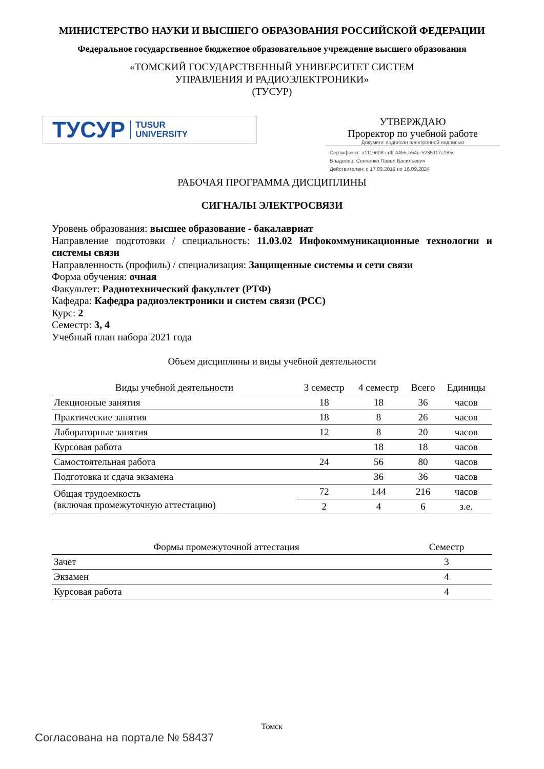МИНИСТЕРСТВО НАУКИ И ВЫСШЕГО ОБРАЗОВАНИЯ РОССИЙСКОЙ ФЕДЕРАЦИИ
Федеральное государственное бюджетное образовательное учреждение высшего образования
«ТОМСКИЙ ГОСУДАРСТВЕННЫЙ УНИВЕРСИТЕТ СИСТЕМ
УПРАВЛЕНИЯ И РАДИОЭЛЕКТРОНИКИ»
(ТУСУР)
ТУСУР TUSUR
UNIVERSITY
УТВЕРЖДАЮ
Проректор по учебной работе
Документ подписан электронной подписью
Сертификат: a1119608-cdff-4455-b54e-5235117c185c
Владелец: Сенченко Павел Васильевич
Действителен: с 17.09.2019 по 16.09.2024
РАБОЧАЯ ПРОГРАММА ДИСЦИПЛИНЫ
СИГНАЛЫ ЭЛЕКТРОСВЯЗИ
Уровень образования: высшее образование - бакалавриат
Направление подготовки / специальность: 11.03.02 Инфокоммуникационные технологии и системы связи
Направленность (профиль) / специализация: Защищенные системы и сети связи
Форма обучения: очная
Факультет: Радиотехнический факультет (РТФ)
Кафедра: Кафедра радиоэлектроники и систем связи (РСС)
Курс: 2
Семестр: 3, 4
Учебный план набора 2021 года
Объем дисциплины и виды учебной деятельности
| Виды учебной деятельности | 3 семестр | 4 семестр | Всего | Единицы |
| --- | --- | --- | --- | --- |
| Лекционные занятия | 18 | 18 | 36 | часов |
| Практические занятия | 18 | 8 | 26 | часов |
| Лабораторные занятия | 12 | 8 | 20 | часов |
| Курсовая работа | | 18 | 18 | часов |
| Самостоятельная работа | 24 | 56 | 80 | часов |
| Подготовка и сдача экзамена | | 36 | 36 | часов |
| Общая трудоемкость (включая промежуточную аттестацию) | 72 | 144 | 216 | часов |
| | 2 | 4 | 6 | з.е. |
| Формы промежуточной аттестация | Семестр |
| --- | --- |
| Зачет | 3 |
| Экзамен | 4 |
| Курсовая работа | 4 |
Томск
Согласована на портале № 58437